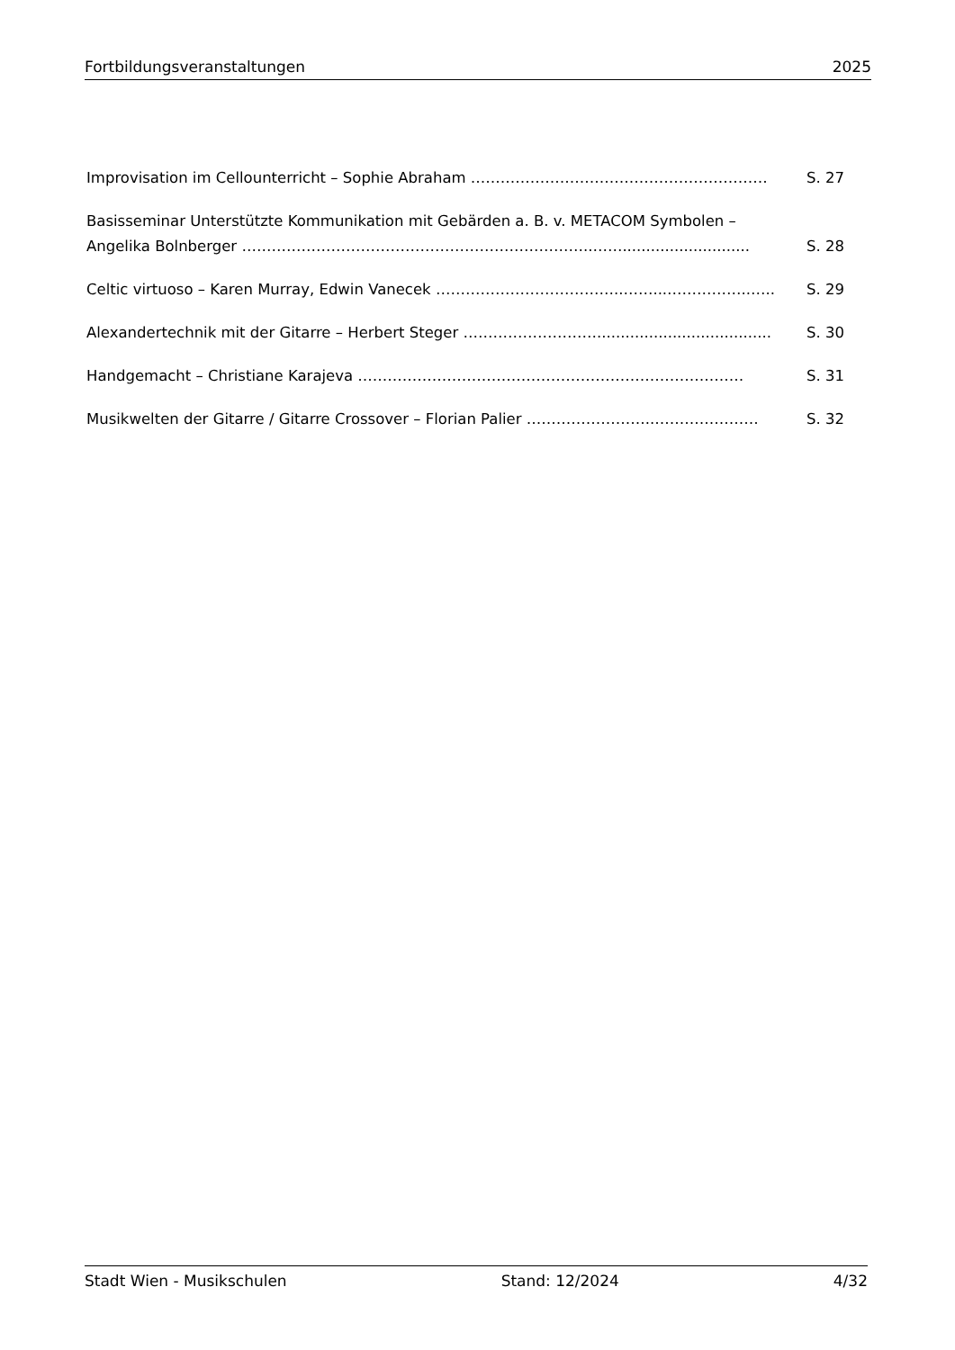Fortbildungsveranstaltungen 2025
Improvisation im Cellounterricht – Sophie Abraham …………………………………………………… S. 27
Basisseminar Unterstützte Kommunikation mit Gebärden a. B. v. METACOM Symbolen –
Angelika Bolnberger ……………………………………………………………..……........................... S. 28
Celtic virtuoso – Karen Murray, Edwin Vanecek ………………………………..……...……………..….. S. 29
Alexandertechnik mit der Gitarre – Herbert Steger ………………………..................................... S. 30
Handgemacht – Christiane Karajeva …………………………………………………………………… S. 31
Musikwelten der Gitarre / Gitarre Crossover – Florian Palier ……………………..………………… S. 32
Stadt Wien - Musikschulen Stand: 12/2024 4/32